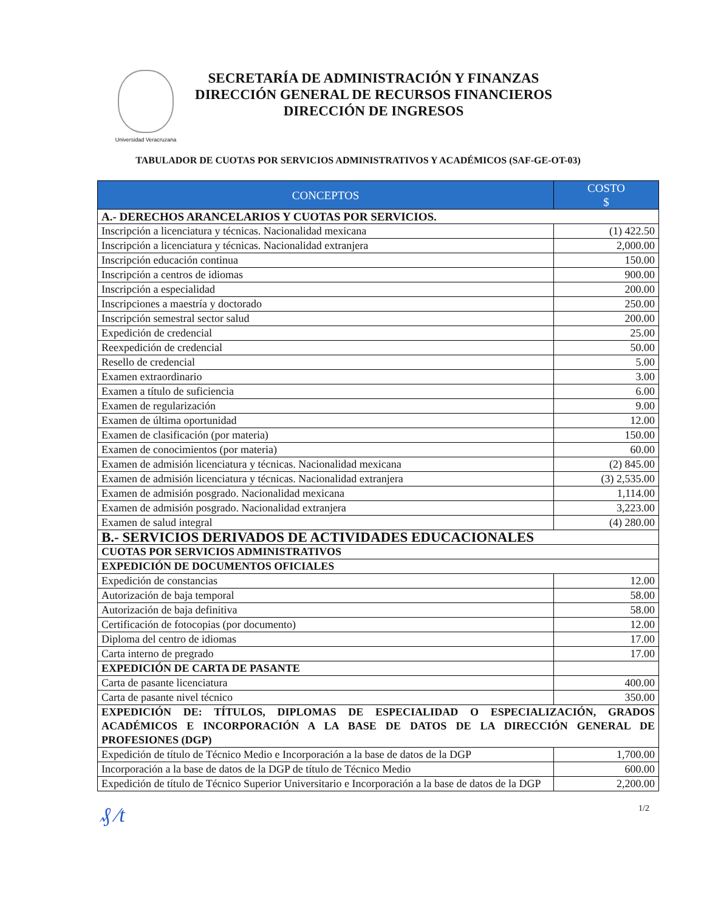Universidad Veracruzana
SECRETARÍA DE ADMINISTRACIÓN Y FINANZAS
DIRECCIÓN GENERAL DE RECURSOS FINANCIEROS
DIRECCIÓN DE INGRESOS
TABULADOR DE CUOTAS POR SERVICIOS ADMINISTRATIVOS Y ACADÉMICOS (SAF-GE-OT-03)
| CONCEPTOS | COSTO $ |
| --- | --- |
| A.- DERECHOS ARANCELARIOS Y CUOTAS POR SERVICIOS. | |
| Inscripción a licenciatura y técnicas. Nacionalidad mexicana | (1) 422.50 |
| Inscripción a licenciatura y técnicas. Nacionalidad extranjera | 2,000.00 |
| Inscripción educación continua | 150.00 |
| Inscripción a centros de idiomas | 900.00 |
| Inscripción a especialidad | 200.00 |
| Inscripciones a maestría y doctorado | 250.00 |
| Inscripción semestral sector salud | 200.00 |
| Expedición de credencial | 25.00 |
| Reexpedición de credencial | 50.00 |
| Resello de credencial | 5.00 |
| Examen extraordinario | 3.00 |
| Examen a título de suficiencia | 6.00 |
| Examen de regularización | 9.00 |
| Examen de última oportunidad | 12.00 |
| Examen de clasificación (por materia) | 150.00 |
| Examen de conocimientos (por materia) | 60.00 |
| Examen de admisión licenciatura y técnicas. Nacionalidad mexicana | (2) 845.00 |
| Examen de admisión licenciatura y técnicas. Nacionalidad extranjera | (3) 2,535.00 |
| Examen de admisión posgrado. Nacionalidad mexicana | 1,114.00 |
| Examen de admisión posgrado. Nacionalidad extranjera | 3,223.00 |
| Examen de salud integral | (4) 280.00 |
| B.- SERVICIOS DERIVADOS DE ACTIVIDADES EDUCACIONALES | |
| CUOTAS POR SERVICIOS ADMINISTRATIVOS | |
| EXPEDICIÓN DE DOCUMENTOS OFICIALES | |
| Expedición de constancias | 12.00 |
| Autorización de baja temporal | 58.00 |
| Autorización de baja definitiva | 58.00 |
| Certificación de fotocopias (por documento) | 12.00 |
| Diploma del centro de idiomas | 17.00 |
| Carta interno de pregrado | 17.00 |
| EXPEDICIÓN DE CARTA DE PASANTE | |
| Carta de pasante licenciatura | 400.00 |
| Carta de pasante nivel técnico | 350.00 |
| EXPEDICIÓN DE: TÍTULOS, DIPLOMAS DE ESPECIALIDAD O ESPECIALIZACIÓN, GRADOS ACADÉMICOS E INCORPORACIÓN A LA BASE DE DATOS DE LA DIRECCIÓN GENERAL DE PROFESIONES (DGP) | |
| Expedición de título de Técnico Medio e Incorporación a la base de datos de la DGP | 1,700.00 |
| Incorporación a la base de datos de la DGP de título de Técnico Medio | 600.00 |
| Expedición de título de Técnico Superior Universitario e Incorporación a la base de datos de la DGP | 2,200.00 |
₰ ⁄t 1/2